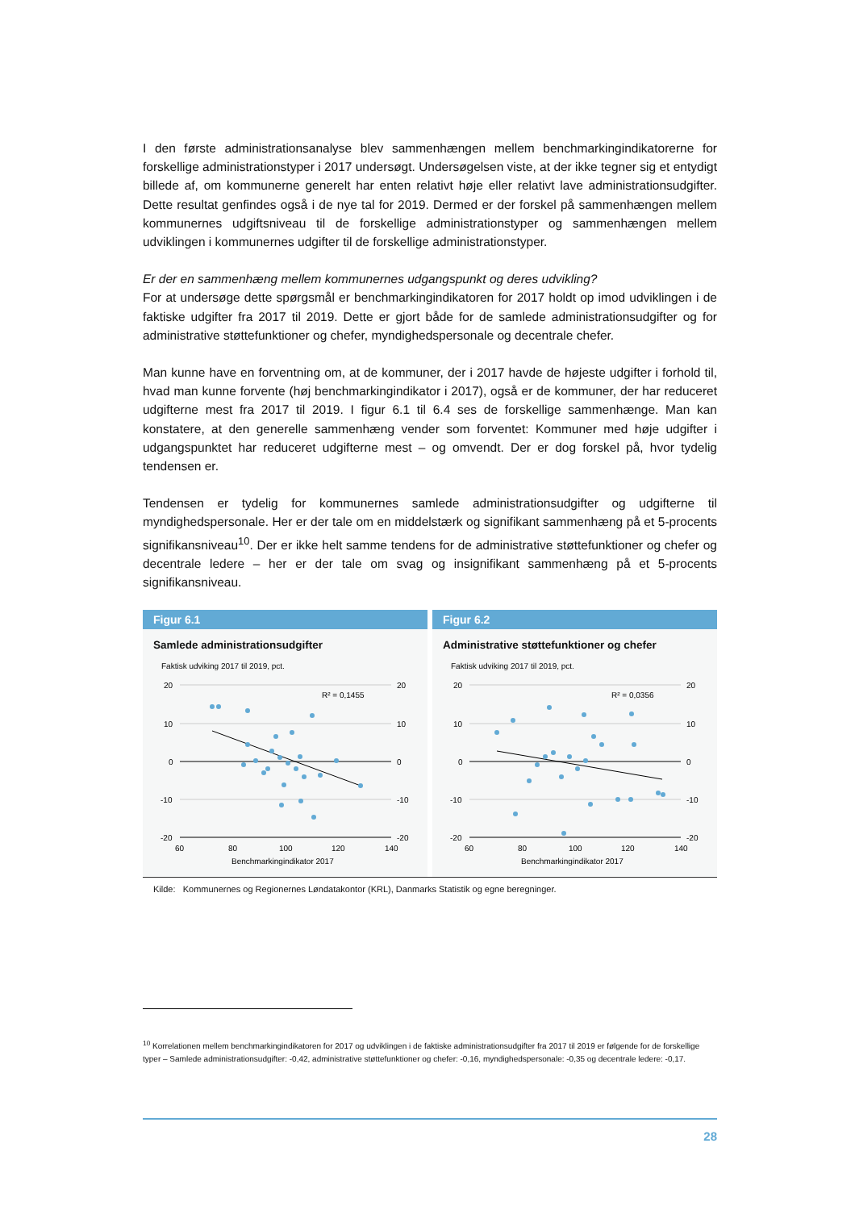I den første administrationsanalyse blev sammenhængen mellem benchmarkingindikatorerne for forskellige administrationstyper i 2017 undersøgt. Undersøgelsen viste, at der ikke tegner sig et entydigt billede af, om kommunerne generelt har enten relativt høje eller relativt lave administrationsudgifter. Dette resultat genfindes også i de nye tal for 2019. Dermed er der forskel på sammenhængen mellem kommunernes udgiftsniveau til de forskellige administrationstyper og sammenhængen mellem udviklingen i kommunernes udgifter til de forskellige administrationstyper.
Er der en sammenhæng mellem kommunernes udgangspunkt og deres udvikling?
For at undersøge dette spørgsmål er benchmarkingindikatoren for 2017 holdt op imod udviklingen i de faktiske udgifter fra 2017 til 2019. Dette er gjort både for de samlede administrationsudgifter og for administrative støttefunktioner og chefer, myndighedspersonale og decentrale chefer.
Man kunne have en forventning om, at de kommuner, der i 2017 havde de højeste udgifter i forhold til, hvad man kunne forvente (høj benchmarkingindikator i 2017), også er de kommuner, der har reduceret udgifterne mest fra 2017 til 2019. I figur 6.1 til 6.4 ses de forskellige sammenhænge. Man kan konstatere, at den generelle sammenhæng vender som forventet: Kommuner med høje udgifter i udgangspunktet har reduceret udgifterne mest – og omvendt. Der er dog forskel på, hvor tydelig tendensen er.
Tendensen er tydelig for kommunernes samlede administrationsudgifter og udgifterne til myndighedspersonale. Her er der tale om en middelstærk og signifikant sammenhæng på et 5-procents signifikansniveau<sup>10</sup>. Der er ikke helt samme tendens for de administrative støttefunktioner og chefer og decentrale ledere – her er der tale om svag og insignifikant sammenhæng på et 5-procents signifikansniveau.
Figur 6.1
Samlede administrationsudgifter
Faktisk udviking 2017 til 2019, pct.
20
10
0
-10
-20
20
10
0
-10
-20
R² = 0,1455
60
80
100
120
140
Benchmarkingindikator 2017
Figur 6.2
Administrative støttefunktioner og chefer
Faktisk udviking 2017 til 2019, pct.
20
10
0
-10
-20
20
10
0
-10
-20
R² = 0,0356
60
80
100
120
140
Benchmarkingindikator 2017
Kilde: Kommunernes og Regionernes Løndatakontor (KRL), Danmarks Statistik og egne beregninger.
<sup>10</sup> Korrelationen mellem benchmarkingindikatoren for 2017 og udviklingen i de faktiske administrationsudgifter fra 2017 til 2019 er følgende for de forskellige typer – Samlede administrationsudgifter: -0,42, administrative støttefunktioner og chefer: -0,16, myndighedspersonale: -0,35 og decentrale ledere: -0,17.
28